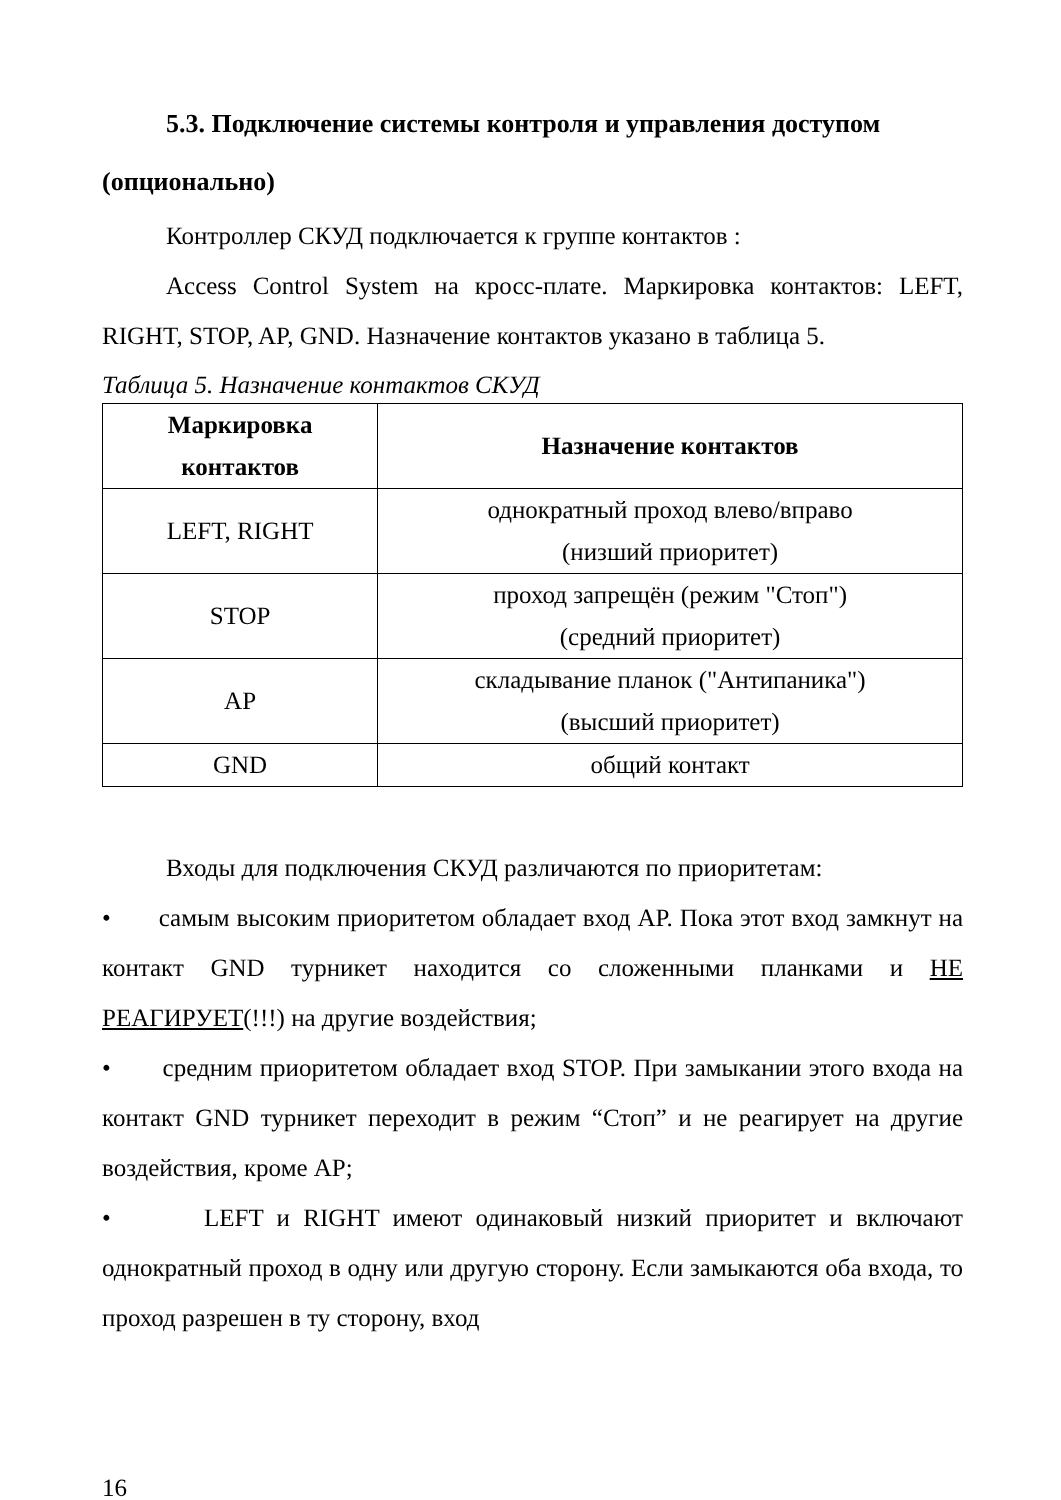5.3. Подключение системы контроля и управления доступом (опционально)
Контроллер СКУД подключается к группе контактов :
Access Control System на кросс-плате. Маркировка контактов: LEFT, RIGHT, STOP, AP, GND. Назначение контактов указано в таблица 5.
Таблица 5. Назначение контактов СКУД
| Маркировка контактов | Назначение контактов |
| --- | --- |
| LEFT, RIGHT | однократный проход влево/вправо (низший приоритет) |
| STOP | проход запрещён (режим "Стоп") (средний приоритет) |
| AP | складывание планок ("Антипаника") (высший приоритет) |
| GND | общий контакт |
Входы для подключения СКУД различаются по приоритетам:
• самым высоким приоритетом обладает вход AP. Пока этот вход замкнут на контакт GND турникет находится со сложенными планками и НЕ РЕАГИРУЕТ(!!!) на другие воздействия;
• средним приоритетом обладает вход STOP. При замыкании этого входа на контакт GND турникет переходит в режим “Стоп” и не реагирует на другие воздействия, кроме AP;
• LEFT и RIGHT имеют одинаковый низкий приоритет и включают однократный проход в одну или другую сторону. Если замыкаются оба входа, то проход разрешен в ту сторону, вход
16